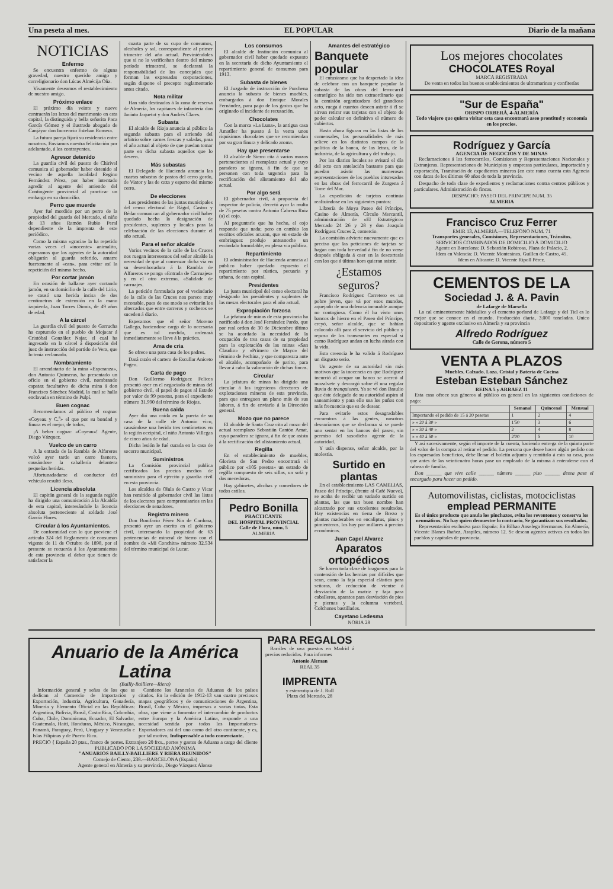Una peseta al mes. EL POPULAR Diario de la mañana
NOTICIAS
Enfermo
Se encuentra enfermo de alguna gravedad, nuestro querido amigo y correligionario don Lúcas Almécija Oña.
Vivamente deseamos el restablecimiento de nuestro amigo.
Próximo enlace
El próximo día veinte y nueve contraerán los lazos del matrimonio en esta capital, la distinguida y bella señorita Paca García Gómez y el ilustrado abogado de Canjáyar don Inocencio Esteban Romera.
La futura pareja fijará su residencia entre nosotros. Enviamos nuestra felicitación por adelantado, á los contrayentes.
Agresor detenido
La guardia civil del puesto de Chirivel comunica al gobernador haber detenido al vecino de aquella localidad Regino Fernández Pérez, por haber intentado agredir al agente del arriendo del Contingente provincial al practicar un embargo en su domicilio.
Perro que muerde
Ayer fué mordido por un perro de la propiedad del guarda del Mercado, el niño de 13 años Ramón Rubio Peral dependiente de la imprenta de este periódico.
Como la misma «gracia» la ha repetido varias veces el «inocente» animalito, esperamos que los agentes de la autoridad obligarán al guarda referido, amarre fuertemente al «can», para evitar así la repetición del mismo hecho.
Por cortar jamón
En ocasión de hallarse ayer cortando jamón, en su domicilio de la calle del Lirio, se causó una herida incisa de dos centímetros de extensión en la mano izquierda, Juan Torres Dionis, de 49 años de edad.
A la cárcel
La guardia civil del puesto de Garrucha ha capturado en el pueblo de Mojacar á Cristóbal González Najar, el cual ha ingresado en la cárcel á disposición del juez de instrucción del partido de Vera, que lo tenia reclamado.
Nombramiento
El arrendatario de la mina «Esperanza», don Antonio Quimeras, ha presentado un oficio en el gobierno civil, nombrando capataz facultativo de dicha mina á don Francisco Sánchez Madrid, la cual se halla enclavada en término de Pulpí.
Buen cognac
Recomendamos al público el cognac «Coyeau y C.<sup>a</sup>» el que por su bondad y finura es el mejor, de todos.
¡A beber cognac «Coyeau»! Agente, Diego Vázquez.
Vuelco de un carro
A la entrada de la Rambla de Alfareros volcó ayer tarde un carro faenero, causándose la caballería delantera pequeñas heridas.
Afortunadadame el conductor del vehículo resultó ileso.
Licencia absoluta
El capitán general de la segunda región ha dirigido una comunicación á la Alcaldía de esta capital, interesándole la licencia absoluta perteneciente al soldado José García Flores.
Circular á los Ayuntamientos.
De conformidad con lo que previene el artículo 324 del Reglamento de consumos vigente de 11 de Octubre de 1898, por el presente se recuerda á los Ayuntamientos de esta provincia el deber que tienen de satisfacer la
cuarta parte de su cupo de consumos, alcoholes y sal, correspondiente al primer trimestre del año actual. Previniéndoles que si no lo verificaban dentro del mismo período trimestral, se declarará la responsabilidad de los concejales que forman las expresadas corporaciones, según dispone el precepto reglamentario antes citado.
Nota militar
Han sido destinados á la zona de reserva de Almería, los capitanes de infantería don Jacinto Jaquetot y don Andrés Clares.
Subasta
El alcalde de Rioja anuncia al público la segunda subasta para el arriendo del arbitrio sobre carnes frescas y saladas, para el año actual al objeto de que puedan tomar parte en dicha subasta aquellos que lo deseen.
Más subastas
El Delegado de Hacienda anuncia las cuartas subastas de pastos del cerro gordo, de Viator y las de caza y esparto del mismo cerro.
De elecciones
Los presidentes de las juntas municipales del censo electoral de Rágol, Castro y Bédar comunican al gobernador civil haber quedado hecha la designación de presidentes, suplentes y locales para la celebración de las elecciones durante el año actual.
Para el señor alcalde
Varios vecinos de la calle de las Cruces nos ruegan interesemos del señor alcalde la necesidad de que al comenzar dicha vía en su desembocadura á la Rambla de Alfareros se ponga «Entrada de Carruajes» y en el otro extremo, «Salidade de carruajes.
La petición formulada por el vecindario de la calle de las Cruces nos parece muy raconable, pues de ese modo se evitarán los altercados que entre carreros y cocheros se suceden á diario.
Esperamos que el señor Moreno Gallego, haciendose cargo de lo necesaria que es tal medida, ordenará inmediatamente se lleve á la práctica.
Ama de cria
Se ofrece una para casa de los padres.
Dará razón el cartero de Escullar Aniceto Pageo.
Carta de pago
Don Guillermo Rodríguez Felices presentó ayer en el negociado de minas del gobierno civil, el papel de pagos al Estado por valor de 99 pesetas, para el expediente número 31.990 del término de Riojas.
Buena caida
Ayer dió una caida en la puerta de su casa de la calle de Antonio vico, causándose una herida tres centímetros en la región occipital, el niño Antonio Villegas de cinco años de edad.
Dicha lesión le fué curada en la casa de socorro municipal.
Suministros
La Comisión provincial publica certificados los precios medios de suministro para el ejército y guardia civil en esta provincia.
Los alcaldes de Olula de Castro y Vicar han remitido al gobernador civil las listas de los electores para compromisarios en las elecciones de senadores.
Registro minero
Don Bonifacio Pérez Nin de Cardona, presentó ayer un escrito en el gobierno civil, interesando la propiedad de 63 pertenencias de mineral de hierro con el nombre de «Mi Conchita» número 32.534 del término municipal de Lucar.
Los consumos
El alcalde de Instinción comunica al gobernador civil haber quedado expuesto en la secretaría de dicho Ayuntamiento el repartimiento general de consumos para 1913.
Subasta de bienes
El Juzgado de instrucción de Purchena anuncia la subasta de bienes muebles, embargados á don Enrique Morales Fernández, para pago de los gastos que ha originado el incidente de recusación.
Chocolates
Con la marca «La Luna», la antigua casa Amatller ha puesto á la venta unos riquísimos chocolates que se recomiendan por su gran finura y delicado aroma.
Hay que presentarse
El alcalde de Sierro cita á varios mozos pertenecientes al reemplazo actual y cuyo paradero se ignora, á fin de que se personen con toda urgencia para la rectificación del alistamiento del año actual.
Por algo será
El gobernador civil, á propuesta del inspector de policía, decretó ayor la multa de 75 pesetas contra Antonio Cabrera Ruiz (a) el cojo.
Al preguntarle que ha hecho, el cojo responde que nada; pero en cambio los escritos oficiales acusan, que en estado de embriaguez produjo anteanoche un escándalo formidable, en plena via pública.
Repartimiento
El administrador de Hacienda anuncia al público haber quedado expuesto el repartimiento por rústica, pecuaria y urbana, de esta capital.
Presidentes
La junta municipal del censo electoral ha designado los presidentes y suplentes de las mesas electorales para el año actual.
Expropiación forzosa
La jefatura de minas de esta provincia ha notificado á don José Fernández Pardo, que por real orden de 30 de Diciembre último se ha acordado la necesidad de la ocupación de tres casas de su propiedad para la explotación de las minas «San Claudio» y «Primero de Mayo» del término de Pechina, y que comparezca ante el alcalde, acompañado de parito, para llevar á cabo la valoración de dichas fincas.
Circular
La jefatura de minas ha dirigido una circular á los ingenieros directores de explotaciones mineras de esta provincia, para que entreguen un plano más de sus labores, á fin de enviarlo á la Dirección general.
Mozo que no parece
El alcalde de Santa Cruz cita al mozo del actual reemplazo Sebastián Cantón Amat, cuyo paradero se ignora, á fin de que asista á la rectificación del alistamiento actual.
Regilla
En el establecimiento de muebles, Glorieta de San Pedro encontrará el público por «105 pesetas» un estrado de regilla compuesto de seis sillas, un sofá y dos mecedoras.
Hay gabinetes, alcobas y comedores de todos estilos.
Pedro Bonilla
PRACTICANTE
DEL HOSPITAL PROVINCIAL
Calle de Flora, núm. 5
ALMERIA
Amantes del estratégico
Banquete popular
El entusiasmo que ha despertado la idea de celebrar con un banquete popular la subasta de las obras del ferrocarril estratégico ha sido tan extraordinario que la comisión organizadora del grandioso acto, ruega á cuantos deseen asistir á él se sirvan retirar sus tarjetas con el objeto de poder calcular en definitiva el número de cubiertos.
Hasta ahora figuran en las listas de los comensales, las personalidades de más relieve en los distintos campos de la política de la banca, de las letras, de la industria, de la agricultura y del trabajo.
Por los diarios locales se avisará el día del acto con antelación bastante para que puedan asistir las numerosas representaciones de los pueblos intsresados en las obras del ferrocarril de Zurgena á Torre del Mar.
La expedición de tarjetas continúa realizándose en los siguientes puntos:
Librería de Moya Paseo del Príncipe, Casino de Almería, Círculo Mercantil, administración de «El Estratégico» Mercado 24 26 y 28 y don Joaquín Rodríguez Cruces 2, comercio.
La comisión advierte nuevamente que es preciso que las peticiones de tarjetas se hagan con toda brevedad á fin de no verse después obligada á caer en la descortesía con los que á última hora quieran asistir.
¿Estamos seguros?
Francisco Rodríguez Carretero es un pobre joven, que vá por esos mundos, aquejado de una dolencia incurable aunque no contagiosa. Como él ha visto unos bancos de hierro en el Paseo del Príncipe, creyó, señor alcalde, que se habían colocado allí para el servicio del público y reposo de los transeuntes en especial si como Rodríguez andan en lucha airada con la vida.
Esta creencia le ha valido á Rodríguez un disgusto serio.
Un agente de su autoridad sin más motivos que la inocencia en que Rodríguez incurrió al ocupar un banco se acercó al mozalvete y descargó sobre él una regular lluvia de tranquiones. Ya se vé don Braulio que éste delegado de su autoridad aspira al saneamiento y para ello usa los puños con más frecuencia que es de desear.
Para evitarle estos desagradables encuentros á las gentes, nosotros desearíamos que se declarara si se puede uno sentar en los bancos del paseo, sin permiso del susodicho agente de la autoridad.
Y usía dispense, señor alcalde, por la molestia.
Surtido en plantas
En el establecimiento LAS CAMELIAS, Paseo del Príncipe, (frente al Café Nuevo), se acaba de recibir un variado surtido en plantas, las que tan buen nombre han alcanzado por sus excelentes resultados. Hay existencias en tierra de Brezo y plantas maderables en encaliptus, pinos y pimienteros, los hay por millares á precios económicos.
Juan Capel Alvarez
Aparatos ortopédicos
Se hacen toda clase de bragueros para la contensión de las hernias por difíciles que sean, como la faja especial elástica para señoras, de reducción de vientre ó desviación de la matriz y faja para caballeros, aparatos para desviación de pies y piernas y la columna vertebral. Colchones bastillados.
Cayetano Ledesma
NORIA 28
Los mejores chocolates
CHOCOLATES Royal
MARCA REGISTRADA
De venta en todos los buenos establecimientos de ultramarinos y confiterías
"Sur de España"
OBISPO ORBERÁ, 4-ALMERÍA
Todo viajero que quiera visitar esta casa encontrará aseo prontitud y economía en los precios.
Rodríguez y García
AGENCIA DE NEGOCIOS Y DE MINAS
Reclamaciones á los ferrocarriles, Comisiones y Representaciones Nacionales y Extranjeras. Representaciones de Municipios y empresas particulares, Importación y exportación, Tramitación de expedientes mineros (en este ramo cuenta esta Agencia con datos de los últimos 60 años de toda la provincia.
Despacho de toda clase de expedientes y reclamaciones contra centros públicos y particulares. Administración de fincas.
DESPACHO: PASEO DEL PRINCIPE NUM. 35
ALMERIA
Francisco Cruz Ferrer
EMIR 13, ALMERIA.—TELEFONO NUM. 71
Transportes generales, Comisiones, Representaciones, Tránsitos.
SERVICIOS COMBINADOS DE DOMICILIO Á DOMICILIO
Agente en Barcelona: D. Sebastián Robirosa, Plaza de Palacio, 2.
Idem en Valencia: D. Vicente Montesinos, Guillen de Castro, 45.
Idem en Alicante: D. Vicente Ripoll Pérez.
CEMENTOS DE LA
Sociedad J. & A. Pavin
de Lafarge de Marsella
La cal eminentemente hidráulica y el cemento porland de Lafarge y del Tiel es lo mejor que se conoce en el mundo. Producción diaria, 3.000 toneladas. Unico depositario y agente exclusivo en Almería y su provincia
Alfredo Rodríguez
Calle de Gerona, número 5
VENTA A PLAZOS
Muebles. Calzado. Loza. Cristal y Batería de Cocina
Esteban Esteban Sánchez
REINA 5 y ARRAEZ 11
Esta casa ofrece sus géneros al público en general en las siguientes condiciones de pago:
| | Semanal | Quincenal | Mensual |
| --- | --- | --- | --- |
| Importando el pedido de 15 á 20 pesetas | 1 | 2 | 4 |
| » » 20 á 30 » | 1'50 | 3 | 6 |
| » » 30 á 40 » | 2 | 4 | 8 |
| » » 40 á 50 » | 2'00 | 5 | 10 |
Y así sucesivamente, según el importe de la cuenta, haciendo entrega de la quinta parte del valor de la compra al retirar el pedido. La persona que desee hacer algún pedido con los expresados beneficios, debe llenar el boletín adjunto y remitirlo á esta su casa, para que antes de las veinticuatro horas pase un empleado de la misma á entenderse con el cabeza de familia.
Don ______ que vive calle ______ número ______ piso ______ desea pase el encargado para hacer un pedido.
Automovilistas, ciclistas, motociclistas
emplead PERMANITE
Es el único producto que anula los pinchazos, evita los reventones y conserva los neumáticos. No hay quien demuestre lo contrario. Se garantizan sus resultados.
Representación exclusiva para España: En Bilbao Anselega Hermanos. En Almería, Vicente Blanes Ibañez, Arapiles, número 12. Se desean agentes activos en todos los pueblos y capitales de provincia.
Anuario de la América Latina
(Bailly-Bailliere—Riera)
Información general y señas de los que se dedican al Comercio de Importación y Exportación, Industria, Agricultura, Ganadería, Minería y Elemento Oficial en las Repúblicas: Argentina, Bolivia, Brasil, Costa-Rica, Colombia, Cuba, Chile, Dominicana, Ecuador, El Salvador, Guatemala, Haití, Honduras, México, Nicaragua, Panamá, Paraguay, Perú, Uruguay y Venezuela e Islas Filipinas y de Puerto Rico.
Contiene los Aranceles de Aduanas de los países citados. En la edición de 1912-13 van cuatro preciosos mapas geográficos y de comunicaciones de Argentina, Brasil, Cuba y México, impresos a varias tintas. Esta obra, que viene a fomentar el intercambio de productos entre Europa y la América Latina, responde a una necesidad sentida por todos los Importadores-Exportadores así del uno como del otro continente, y es, por tal motivo, Indispensable a todo comerciante.
PRECIO { España 20 ptas., franco de portes. Extranjero 20 frcs., portes y gastos de Aduana a cargo del cliente
PUBLICADO POR LA SOCIEDAD ANÓNIMA
"ANUARIOS BAILLY-BAILLIERE Y RIERA REUNIDOS"
Consejo de Ciento, 238.—BARCELONA (España)
Agente general en Almería y su provincia, Diego Vázquez Alonso
PARA REGALOS
Barriles de uva puestos en Madrid á precios reducidos. Para informes
Antonio Aleman
REAL 35
IMPRENTA
y estereotipia de J. Rull
Plaza del Mercado, 28